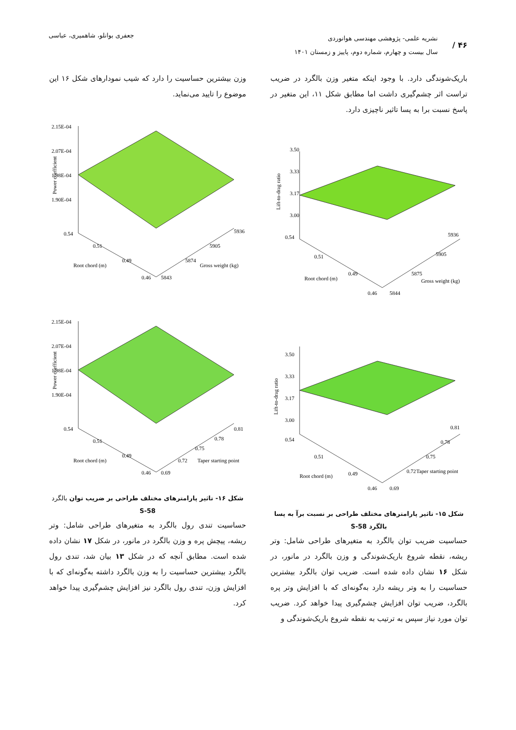۴۶ /
نشریه علمی- پژوهشی مهندسی هوانوردی
سال بیست و چهارم، شماره دوم، پاییز و زمستان ۱۴۰۱
جعفری بوانلو، شاهمیری، عباسی
باریک‌شوندگی دارد. با وجود اینکه متغیر وزن بالگرد در ضریب تراست اثر چشم‌گیری داشت اما مطابق شکل ۱۱، این متغیر در پاسخ نسبت برا به پسا تاثیر ناچیزی دارد.
3.50
3.33
3.17
3.00
0.54
0.51
0.49
0.46
5844
5875
5905
5936
Root chord (m)
Gross weight (kg)
Lift-to-drag ratio
3.50
3.33
3.17
3.00
0.54
0.51
0.49
0.46
0.69
0.72
0.75
0.78
0.81
Root chord (m)
Taper starting point
Lift-to-drag ratio
شکل ۱۵- تاثیر پارامترهای مختلف طراحی بر نسبت برآ به پسا بالگرد S-58
حساسیت ضریب توان بالگرد به متغیرهای طراحی شامل: وتر ریشه، نقطه شروع باریک‌شوندگی و وزن بالگرد در مانور، در شکل ۱۶ نشان داده شده است. ضریب توان بالگرد بیشترین حساسیت را به وتر ریشه دارد به‌گونه‌ای که با افزایش وتر پره بالگرد، ضریب توان افزایش چشم‌گیری پیدا خواهد کرد. ضریب توان مورد نیاز سپس به ترتیب به نقطه شروع باریک‌شوندگی و
وزن بیشترین حساسیت را دارد که شیب نمودارهای شکل ۱۶ این موضوع را تایید می‌نماید.
2.15E-04
2.07E-04
1.98E-04
1.90E-04
0.54
0.51
0.49
0.46
5843
5874
5905
5936
Root chord (m)
Gross weight (kg)
Power coefficient
2.15E-04
2.07E-04
1.98E-04
1.90E-04
0.54
0.51
0.49
0.46
0.69
0.72
0.75
0.78
0.81
Root chord (m)
Taper starting point
Power coefficient
شکل ۱۶- تاثیر پارامترهای مختلف طراحی بر ضریب توان بالگرد S-58
حساسیت تندی رول بالگرد به متغیرهای طراحی شامل: وتر ریشه، پیچش پره و وزن بالگرد در مانور، در شکل ۱۷ نشان داده شده است. مطابق آنچه که در شکل ۱۳ بیان شد، تندی رول بالگرد بیشترین حساسیت را به وزن بالگرد داشته به‌گونه‌ای که با افزایش وزن، تندی رول بالگرد نیز افزایش چشم‌گیری پیدا خواهد کرد.